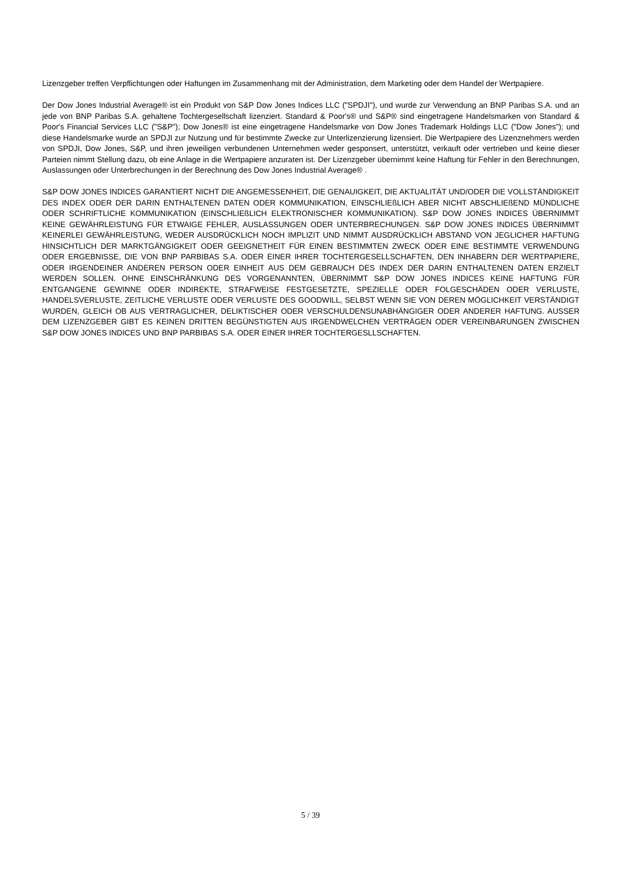Lizenzgeber treffen Verpflichtungen oder Haftungen im Zusammenhang mit der Administration, dem Marketing oder dem Handel der Wertpapiere.
Der Dow Jones Industrial Average® ist ein Produkt von S&P Dow Jones Indices LLC ("SPDJI"), und wurde zur Verwendung an BNP Paribas S.A. und an jede von BNP Paribas S.A. gehaltene Tochtergesellschaft lizenziert. Standard & Poor's® und S&P® sind eingetragene Handelsmarken von Standard & Poor's Financial Services LLC ("S&P"); Dow Jones® ist eine eingetragene Handelsmarke von Dow Jones Trademark Holdings LLC ("Dow Jones"); und diese Handelsmarke wurde an SPDJI zur Nutzung und für bestimmte Zwecke zur Unterlizenzierung lizensiert. Die Wertpapiere des Lizenznehmers werden von SPDJI, Dow Jones, S&P, und ihren jeweiligen verbundenen Unternehmen weder gesponsert, unterstützt, verkauft oder vertrieben und keine dieser Parteien nimmt Stellung dazu, ob eine Anlage in die Wertpapiere anzuraten ist. Der Lizenzgeber übernimmt keine Haftung für Fehler in den Berechnungen, Auslassungen oder Unterbrechungen in der Berechnung des Dow Jones Industrial Average® .
S&P DOW JONES INDICES GARANTIERT NICHT DIE ANGEMESSENHEIT, DIE GENAUIGKEIT, DIE AKTUALITÄT UND/ODER DIE VOLLSTÄNDIGKEIT DES INDEX ODER DER DARIN ENTHALTENEN DATEN ODER KOMMUNIKATION, EINSCHLIEßLICH ABER NICHT ABSCHLIEßEND MÜNDLICHE ODER SCHRIFTLICHE KOMMUNIKATION (EINSCHLIEßLICH ELEKTRONISCHER KOMMUNIKATION). S&P DOW JONES INDICES ÜBERNIMMT KEINE GEWÄHRLEISTUNG FÜR ETWAIGE FEHLER, AUSLASSUNGEN ODER UNTERBRECHUNGEN. S&P DOW JONES INDICES ÜBERNIMMT KEINERLEI GEWÄHRLEISTUNG, WEDER AUSDRÜCKLICH NOCH IMPLIZIT UND NIMMT AUSDRÜCKLICH ABSTAND VON JEGLICHER HAFTUNG HINSICHTLICH DER MARKTGÄNGIGKEIT ODER GEEIGNETHEIT FÜR EINEN BESTIMMTEN ZWECK ODER EINE BESTIMMTE VERWENDUNG ODER ERGEBNISSE, DIE VON BNP PARBIBAS S.A. ODER EINER IHRER TOCHTERGESELLSCHAFTEN, DEN INHABERN DER WERTPAPIERE, ODER IRGENDEINER ANDEREN PERSON ODER EINHEIT AUS DEM GEBRAUCH DES INDEX DER DARIN ENTHALTENEN DATEN ERZIELT WERDEN SOLLEN. OHNE EINSCHRÄNKUNG DES VORGENANNTEN, ÜBERNIMMT S&P DOW JONES INDICES KEINE HAFTUNG FÜR ENTGANGENE GEWINNE ODER INDIREKTE, STRAFWEISE FESTGESETZTE, SPEZIELLE ODER FOLGESCHÄDEN ODER VERLUSTE, HANDELSVERLUSTE, ZEITLICHE VERLUSTE ODER VERLUSTE DES GOODWILL, SELBST WENN SIE VON DEREN MÖGLICHKEIT VERSTÄNDIGT WURDEN, GLEICH OB AUS VERTRAGLICHER, DELIKTISCHER ODER VERSCHULDENSUNABHÄNGIGER ODER ANDERER HAFTUNG. AUSSER DEM LIZENZGEBER GIBT ES KEINEN DRITTEN BEGÜNSTIGTEN AUS IRGENDWELCHEN VERTRÄGEN ODER VEREINBARUNGEN ZWISCHEN S&P DOW JONES INDICES UND BNP PARBIBAS S.A. ODER EINER IHRER TOCHTERGESLLSCHAFTEN.
5 / 39